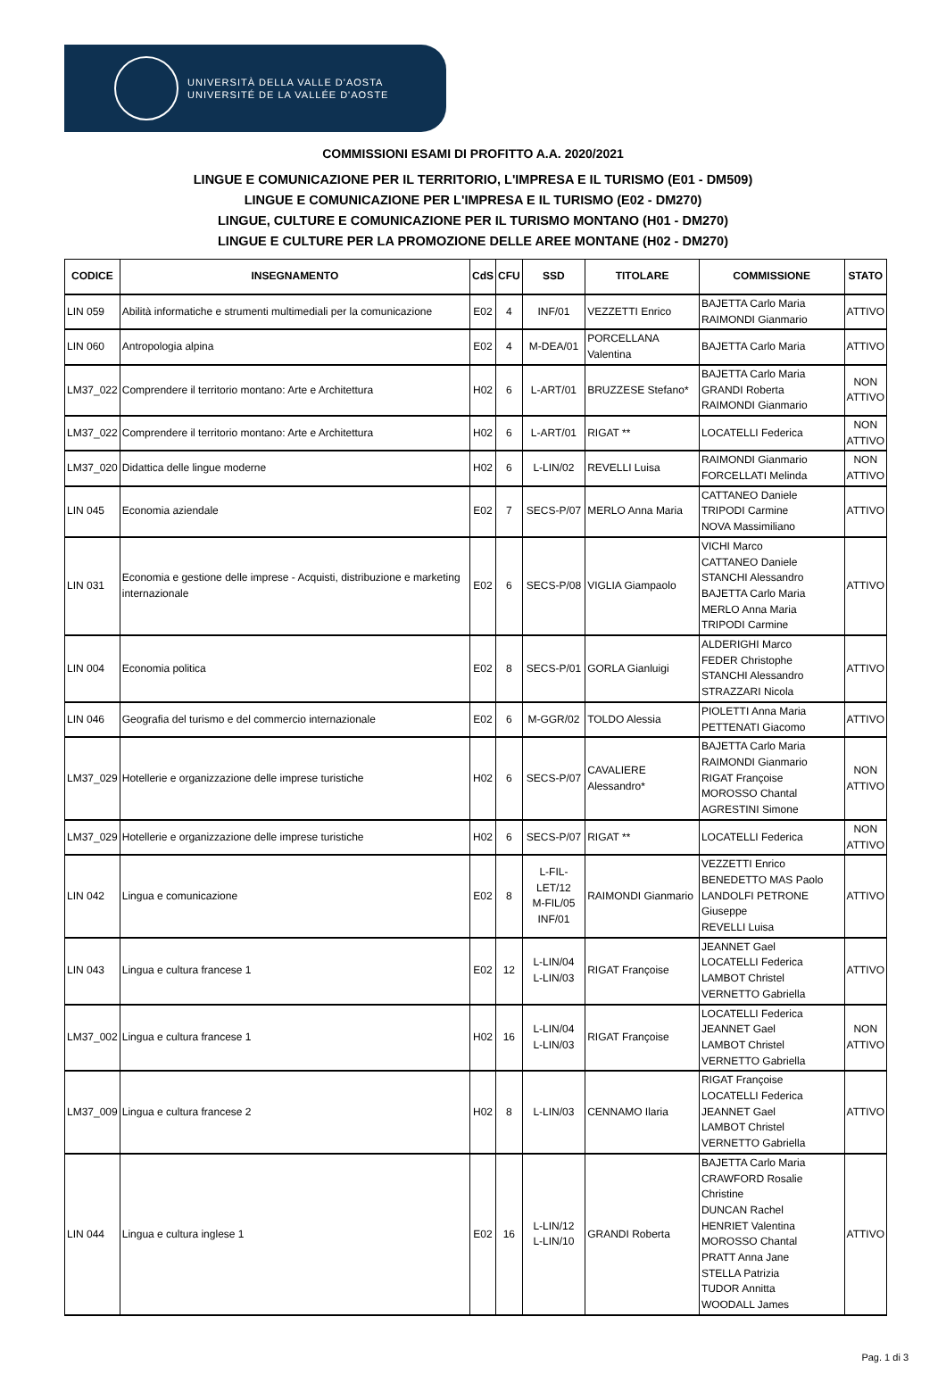UNIVERSITÀ DELLA VALLE D'AOSTA
UNIVERSITÉ DE LA VALLÉE D'AOSTE
COMMISSIONI ESAMI DI PROFITTO A.A. 2020/2021
LINGUE E COMUNICAZIONE PER IL TERRITORIO, L'IMPRESA E IL TURISMO (E01 - DM509)
LINGUE E COMUNICAZIONE PER L'IMPRESA E IL TURISMO (E02 - DM270)
LINGUE, CULTURE E COMUNICAZIONE PER IL TURISMO MONTANO (H01 - DM270)
LINGUE E CULTURE PER LA PROMOZIONE DELLE AREE MONTANE (H02 - DM270)
| CODICE | INSEGNAMENTO | CdS | CFU | SSD | TITOLARE | COMMISSIONE | STATO |
| --- | --- | --- | --- | --- | --- | --- | --- |
| LIN 059 | Abilità informatiche e strumenti multimediali per la comunicazione | E02 | 4 | INF/01 | VEZZETTI Enrico | BAJETTA Carlo Maria RAIMONDI Gianmario | ATTIVO |
| LIN 060 | Antropologia alpina | E02 | 4 | M-DEA/01 | PORCELLANA Valentina | BAJETTA Carlo Maria | ATTIVO |
| LM37_022 | Comprendere il territorio montano: Arte e Architettura | H02 | 6 | L-ART/01 | BRUZZESE Stefano* | BAJETTA Carlo Maria GRANDI Roberta RAIMONDI Gianmario | NON ATTIVO |
| LM37_022 | Comprendere il territorio montano: Arte e Architettura | H02 | 6 | L-ART/01 | RIGAT ** | LOCATELLI Federica | NON ATTIVO |
| LM37_020 | Didattica delle lingue moderne | H02 | 6 | L-LIN/02 | REVELLI Luisa | RAIMONDI Gianmario FORCELLATI Melinda | NON ATTIVO |
| LIN 045 | Economia aziendale | E02 | 7 | SECS-P/07 | MERLO Anna Maria | CATTANEO Daniele TRIPODI Carmine NOVA Massimiliano | ATTIVO |
| LIN 031 | Economia e gestione delle imprese - Acquisti, distribuzione e marketing internazionale | E02 | 6 | SECS-P/08 | VIGLIA Giampaolo | VICHI Marco CATTANEO Daniele STANCHI Alessandro BAJETTA Carlo Maria MERLO Anna Maria TRIPODI Carmine | ATTIVO |
| LIN 004 | Economia politica | E02 | 8 | SECS-P/01 | GORLA Gianluigi | ALDERIGHI Marco FEDER Christophe STANCHI Alessandro STRAZZARI Nicola | ATTIVO |
| LIN 046 | Geografia del turismo e del commercio internazionale | E02 | 6 | M-GGR/02 | TOLDO Alessia | PIOLETTI Anna Maria PETTENATI Giacomo | ATTIVO |
| LM37_029 | Hotellerie e organizzazione delle imprese turistiche | H02 | 6 | SECS-P/07 | CAVALIERE Alessandro* | BAJETTA Carlo Maria RAIMONDI Gianmario RIGAT Françoise MOROSSO Chantal AGRESTINI Simone | NON ATTIVO |
| LM37_029 | Hotellerie e organizzazione delle imprese turistiche | H02 | 6 | SECS-P/07 | RIGAT ** | LOCATELLI Federica | NON ATTIVO |
| LIN 042 | Lingua e comunicazione | E02 | 8 | L-FIL-LET/12 M-FIL/05 INF/01 | RAIMONDI Gianmario | VEZZETTI Enrico BENEDETTO MAS Paolo LANDOLFI PETRONE Giuseppe REVELLI Luisa | ATTIVO |
| LIN 043 | Lingua e cultura francese 1 | E02 | 12 | L-LIN/04 L-LIN/03 | RIGAT Françoise | JEANNET Gael LOCATELLI Federica LAMBOT Christel VERNETTO Gabriella | ATTIVO |
| LM37_002 | Lingua e cultura francese 1 | H02 | 16 | L-LIN/04 L-LIN/03 | RIGAT Françoise | LOCATELLI Federica JEANNET Gael LAMBOT Christel VERNETTO Gabriella | NON ATTIVO |
| LM37_009 | Lingua e cultura francese 2 | H02 | 8 | L-LIN/03 | CENNAMO Ilaria | RIGAT Françoise LOCATELLI Federica JEANNET Gael LAMBOT Christel VERNETTO Gabriella | ATTIVO |
| LIN 044 | Lingua e cultura inglese 1 | E02 | 16 | L-LIN/12 L-LIN/10 | GRANDI Roberta | BAJETTA Carlo Maria CRAWFORD Rosalie Christine DUNCAN Rachel HENRIET Valentina MOROSSO Chantal PRATT Anna Jane STELLA Patrizia TUDOR Annitta WOODALL James | ATTIVO |
Pag. 1 di 3